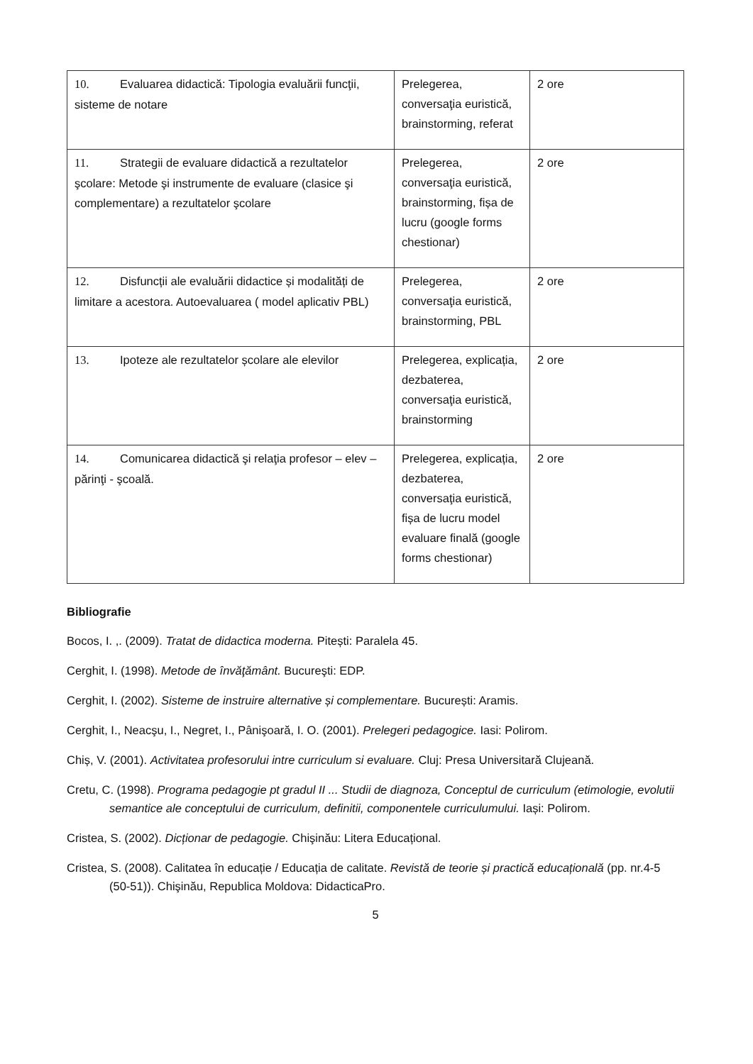| 10. Evaluarea didactică: Tipologia evaluării funcţii, sisteme de notare | Prelegerea, conversaţia euristică, brainstorming, referat | 2 ore |
| 11. Strategii de evaluare didactică a rezultatelor şcolare: Metode şi instrumente de evaluare (clasice şi complementare) a rezultatelor şcolare | Prelegerea, conversaţia euristică, brainstorming, fișa de lucru (google forms chestionar) | 2 ore |
| 12. Disfuncții ale evaluării didactice și modalități de limitare a acestora. Autoevaluarea ( model aplicativ PBL) | Prelegerea, conversaţia euristică, brainstorming, PBL | 2 ore |
| 13. Ipoteze ale rezultatelor școlare ale elevilor | Prelegerea, explicația, dezbaterea, conversaţia euristică, brainstorming | 2 ore |
| 14. Comunicarea didactică şi relaţia profesor – elev – părinţi - şcoală. | Prelegerea, explicația, dezbaterea, conversaţia euristică, fișa de lucru model evaluare finală (google forms chestionar) | 2 ore |
Bibliografie
Bocos, I. ,. (2009). Tratat de didactica moderna. Pitești: Paralela 45.
Cerghit, I. (1998). Metode de învăţământ. Bucureşti: EDP.
Cerghit, I. (2002). Sisteme de instruire alternative și complementare. București: Aramis.
Cerghit, I., Neacşu, I., Negret, I., Pânişoară, I. O. (2001). Prelegeri pedagogice. Iasi: Polirom.
Chiș, V. (2001). Activitatea profesorului intre curriculum si evaluare. Cluj: Presa Universitară Clujeană.
Cretu, C. (1998). Programa pedagogie pt gradul II ... Studii de diagnoza, Conceptul de curriculum (etimologie, evolutii semantice ale conceptului de curriculum, definitii, componentele curriculumului. Iași: Polirom.
Cristea, S. (2002). Dicționar de pedagogie. Chişinău: Litera Educațional.
Cristea, S. (2008). Calitatea în educație / Educația de calitate. Revistă de teorie și practică educațională (pp. nr.4-5 (50-51)). Chişinău, Republica Moldova: DidacticaPro.
5